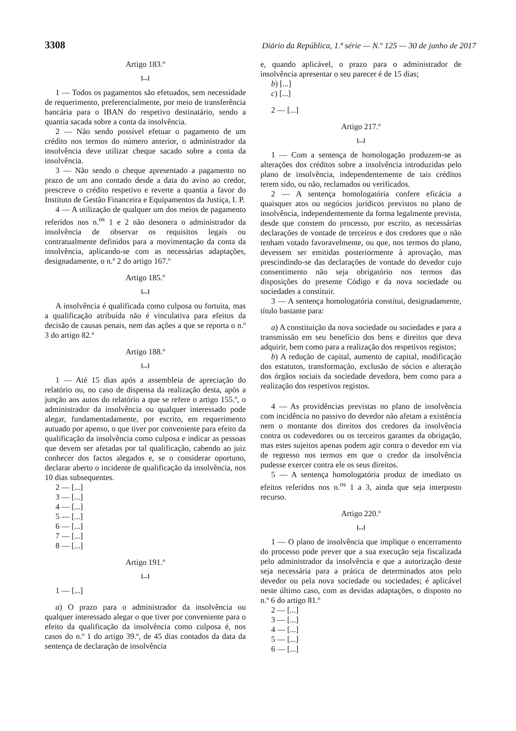3308 Diário da República, 1.ª série — N.º 125 — 30 de junho de 2017
Artigo 183.º
[...]
1 — Todos os pagamentos são efetuados, sem necessidade de requerimento, preferencialmente, por meio de transferência bancária para o IBAN do respetivo destinatário, sendo a quantia sacada sobre a conta da insolvência.
2 — Não sendo possível efetuar o pagamento de um crédito nos termos do número anterior, o administrador da insolvência deve utilizar cheque sacado sobre a conta da insolvência.
3 — Não sendo o cheque apresentado a pagamento no prazo de um ano contado desde a data do aviso ao credor, prescreve o crédito respetivo e reverte a quantia a favor do Instituto de Gestão Financeira e Equipamentos da Justiça, I. P.
4 — A utilização de qualquer um dos meios de pagamento referidos nos n.<sup>os</sup> 1 e 2 não desonera o administrador da insolvência de observar os requisitos legais ou contratualmente definidos para a movimentação da conta da insolvência, aplicando-se com as necessárias adaptações, designadamente, o n.º 2 do artigo 167.º
Artigo 185.º
[...]
A insolvência é qualificada como culposa ou fortuita, mas a qualificação atribuída não é vinculativa para efeitos da decisão de causas penais, nem das ações a que se reporta o n.º 3 do artigo 82.º
Artigo 188.º
[...]
1 — Até 15 dias após a assembleia de apreciação do relatório ou, no caso de dispensa da realização desta, após a junção aos autos do relatório a que se refere o artigo 155.º, o administrador da insolvência ou qualquer interessado pode alegar, fundamentadamente, por escrito, em requerimento autuado por apenso, o que tiver por conveniente para efeito da qualificação da insolvência como culposa e indicar as pessoas que devem ser afetadas por tal qualificação, cabendo ao juiz conhecer dos factos alegados e, se o considerar oportuno, declarar aberto o incidente de qualificação da insolvência, nos 10 dias subsequentes.
2 — [...]
3 — [...]
4 — [...]
5 — [...]
6 — [...]
7 — [...]
8 — [...]
Artigo 191.º
[...]
1 — [...]
a) O prazo para o administrador da insolvência ou qualquer interessado alegar o que tiver por conveniente para o efeito da qualificação da insolvência como culposa é, nos casos do n.º 1 do artigo 39.º, de 45 dias contados da data da sentença de declaração de insolvência
e, quando aplicável, o prazo para o administrador de insolvência apresentar o seu parecer é de 15 dias;
b) [...]
c) [...]
2 — [...]
Artigo 217.º
[...]
1 — Com a sentença de homologação produzem-se as alterações dos créditos sobre a insolvência introduzidas pelo plano de insolvência, independentemente de tais créditos terem sido, ou não, reclamados ou verificados.
2 — A sentença homologatória confere eficácia a quaisquer atos ou negócios jurídicos previstos no plano de insolvência, independentemente da forma legalmente prevista, desde que constem do processo, por escrito, as necessárias declarações de vontade de terceiros e dos credores que o não tenham votado favoravelmente, ou que, nos termos do plano, devessem ser emitidas posteriormente à aprovação, mas prescindindo-se das declarações de vontade do devedor cujo consentimento não seja obrigatório nos termos das disposições do presente Código e da nova sociedade ou sociedades a constituir.
3 — A sentença homologatória constitui, designadamente, título bastante para:
a) A constituição da nova sociedade ou sociedades e para a transmissão em seu benefício dos bens e direitos que deva adquirir, bem como para a realização dos respetivos registos;
b) A redução de capital, aumento de capital, modificação dos estatutos, transformação, exclusão de sócios e alteração dos órgãos sociais da sociedade devedora, bem como para a realização dos respetivos registos.
4 — As providências previstas no plano de insolvência com incidência no passivo do devedor não afetam a existência nem o montante dos direitos dos credores da insolvência contra os codevedores ou os terceiros garantes da obrigação, mas estes sujeitos apenas podem agir contra o devedor em via de regresso nos termos em que o credor da insolvência pudesse exercer contra ele os seus direitos.
5 — A sentença homologatória produz de imediato os efeitos referidos nos n.<sup>os</sup> 1 a 3, ainda que seja interposto recurso.
Artigo 220.º
[...]
1 — O plano de insolvência que implique o encerramento do processo pode prever que a sua execução seja fiscalizada pelo administrador da insolvência e que a autorização deste seja necessária para a prática de determinados atos pelo devedor ou pela nova sociedade ou sociedades; é aplicável neste último caso, com as devidas adaptações, o disposto no n.º 6 do artigo 81.º
2 — [...]
3 — [...]
4 — [...]
5 — [...]
6 — [...]